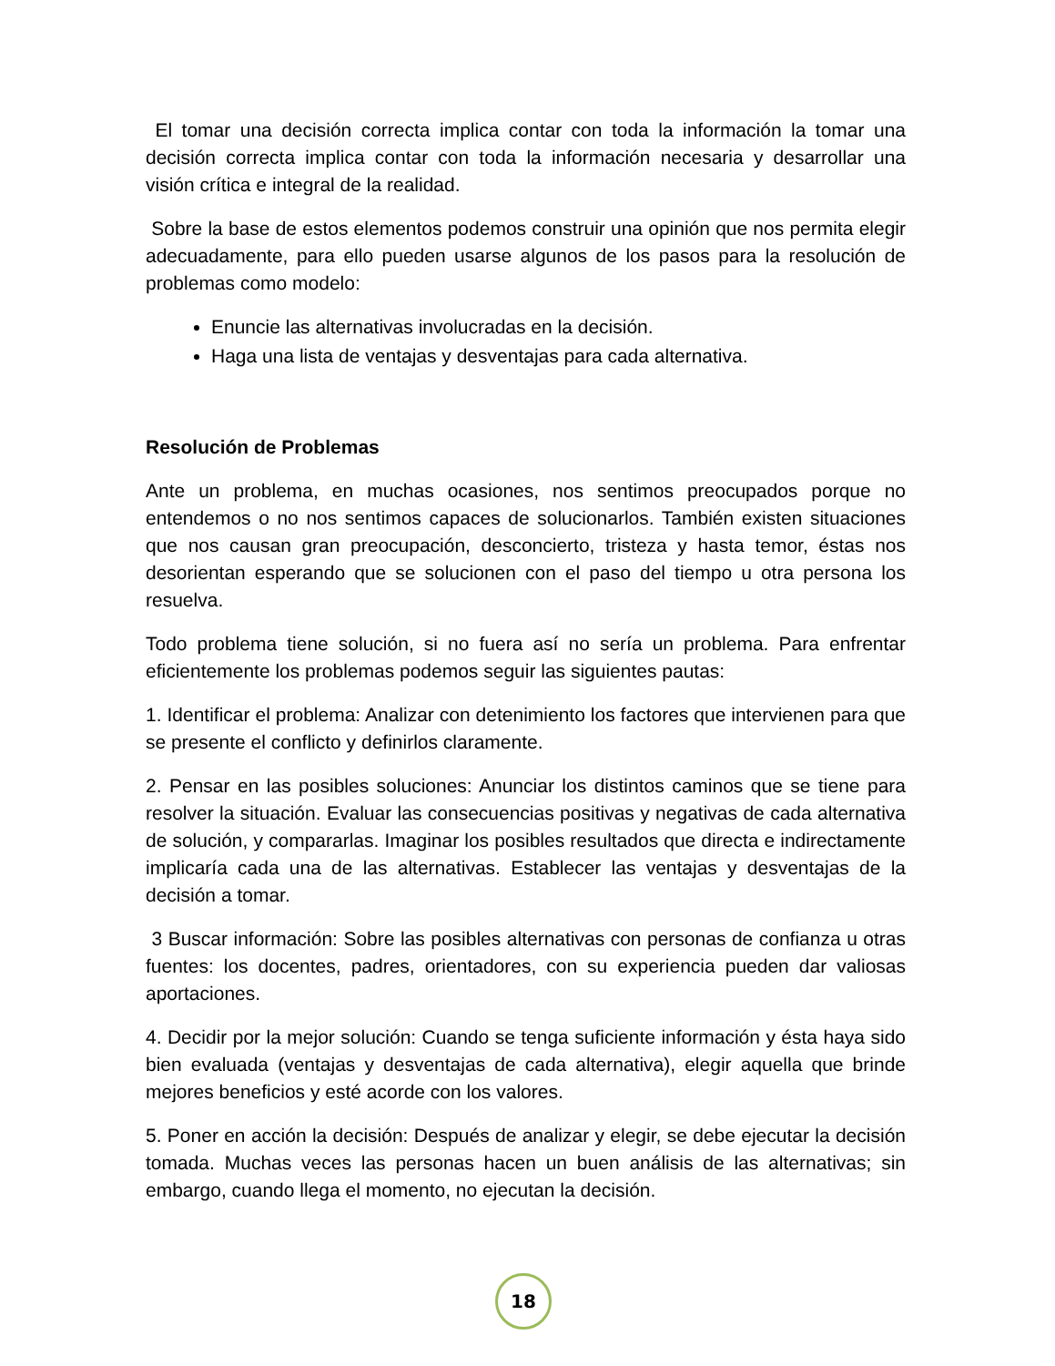El tomar una decisión correcta implica contar con toda la información la tomar una decisión correcta implica contar con toda la información necesaria y desarrollar una visión crítica e integral de la realidad.
Sobre la base de estos elementos podemos construir una opinión que nos permita elegir adecuadamente, para ello pueden usarse algunos de los pasos para la resolución de problemas como modelo:
Enuncie las alternativas involucradas en la decisión.
Haga una lista de ventajas y desventajas para cada alternativa.
Resolución de Problemas
Ante un problema, en muchas ocasiones, nos sentimos preocupados porque no entendemos o no nos sentimos capaces de solucionarlos. También existen situaciones que nos causan gran preocupación, desconcierto, tristeza y hasta temor, éstas nos desorientan esperando que se solucionen con el paso del tiempo u otra persona los resuelva.
Todo problema tiene solución, si no fuera así no sería un problema. Para enfrentar eficientemente los problemas podemos seguir las siguientes pautas:
1. Identificar el problema: Analizar con detenimiento los factores que intervienen para que se presente el conflicto y definirlos claramente.
2. Pensar en las posibles soluciones: Anunciar los distintos caminos que se tiene para resolver la situación. Evaluar las consecuencias positivas y negativas de cada alternativa de solución, y compararlas. Imaginar los posibles resultados que directa e indirectamente implicaría cada una de las alternativas. Establecer las ventajas y desventajas de la decisión a tomar.
3 Buscar información: Sobre las posibles alternativas con personas de confianza u otras fuentes: los docentes, padres, orientadores, con su experiencia pueden dar valiosas aportaciones.
4. Decidir por la mejor solución: Cuando se tenga suficiente información y ésta haya sido bien evaluada (ventajas y desventajas de cada alternativa), elegir aquella que brinde mejores beneficios y esté acorde con los valores.
5. Poner en acción la decisión: Después de analizar y elegir, se debe ejecutar la decisión tomada. Muchas veces las personas hacen un buen análisis de las alternativas; sin embargo, cuando llega el momento, no ejecutan la decisión.
18